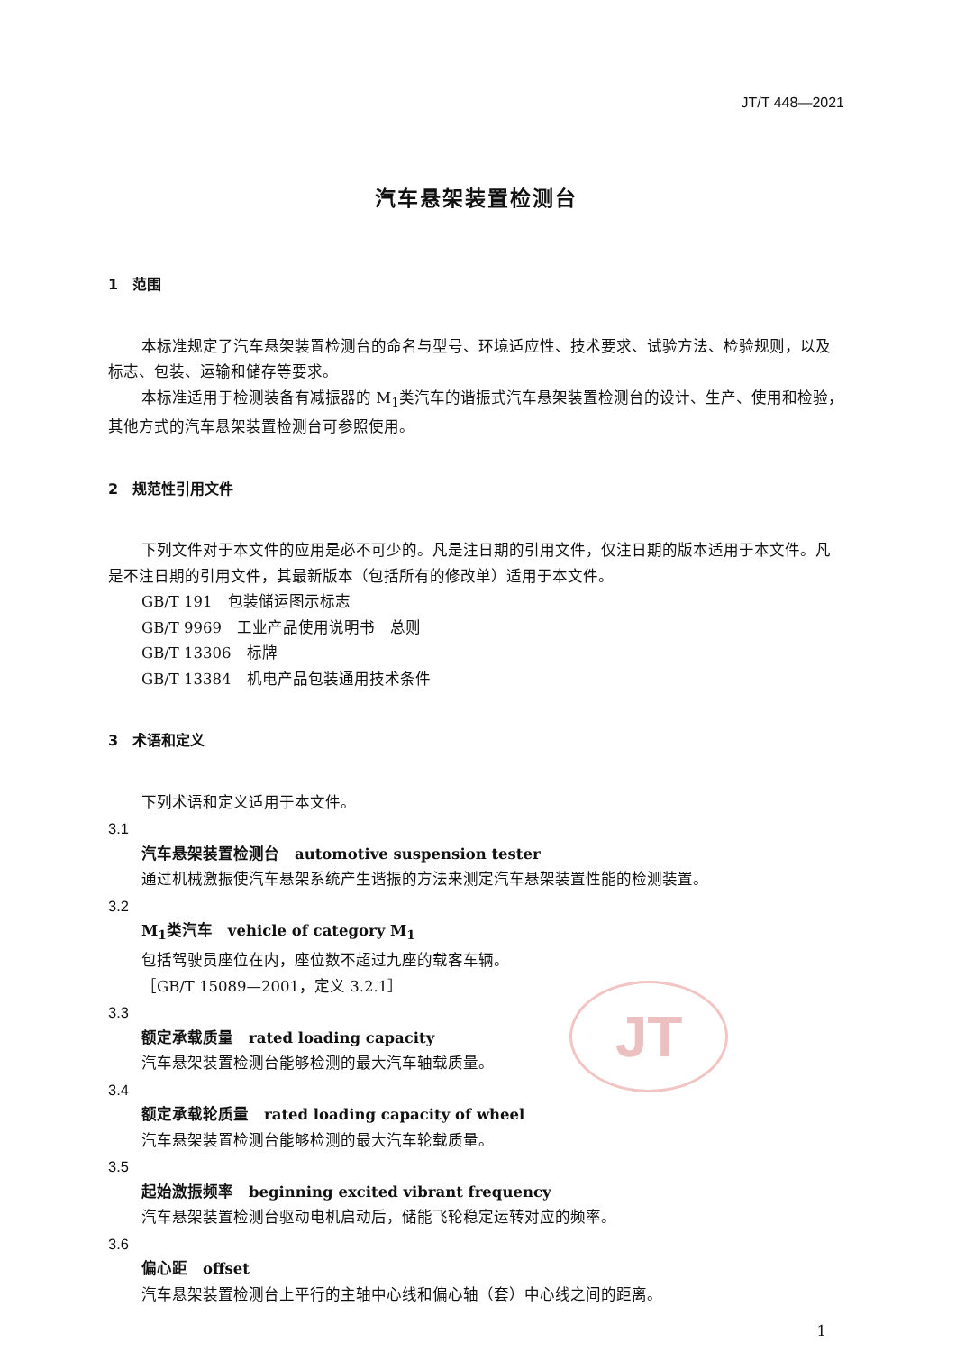JT
JT/T 448—2021
汽车悬架装置检测台
1　范围
本标准规定了汽车悬架装置检测台的命名与型号、环境适应性、技术要求、试验方法、检验规则，以及标志、包装、运输和储存等要求。
本标准适用于检测装备有减振器的 M<sub>1</sub>类汽车的谐振式汽车悬架装置检测台的设计、生产、使用和检验，其他方式的汽车悬架装置检测台可参照使用。
2　规范性引用文件
下列文件对于本文件的应用是必不可少的。凡是注日期的引用文件，仅注日期的版本适用于本文件。凡是不注日期的引用文件，其最新版本（包括所有的修改单）适用于本文件。
GB/T 191　包装储运图示标志
GB/T 9969　工业产品使用说明书　总则
GB/T 13306　标牌
GB/T 13384　机电产品包装通用技术条件
3　术语和定义
下列术语和定义适用于本文件。
3.1
汽车悬架装置检测台　automotive suspension tester
通过机械激振使汽车悬架系统产生谐振的方法来测定汽车悬架装置性能的检测装置。
3.2
M<sub>1</sub>类汽车　vehicle of category M<sub>1</sub>
包括驾驶员座位在内，座位数不超过九座的载客车辆。
［GB/T 15089—2001，定义 3.2.1］
3.3
额定承载质量　rated loading capacity
汽车悬架装置检测台能够检测的最大汽车轴载质量。
3.4
额定承载轮质量　rated loading capacity of wheel
汽车悬架装置检测台能够检测的最大汽车轮载质量。
3.5
起始激振频率　beginning excited vibrant frequency
汽车悬架装置检测台驱动电机启动后，储能飞轮稳定运转对应的频率。
3.6
偏心距　offset
汽车悬架装置检测台上平行的主轴中心线和偏心轴（套）中心线之间的距离。
1